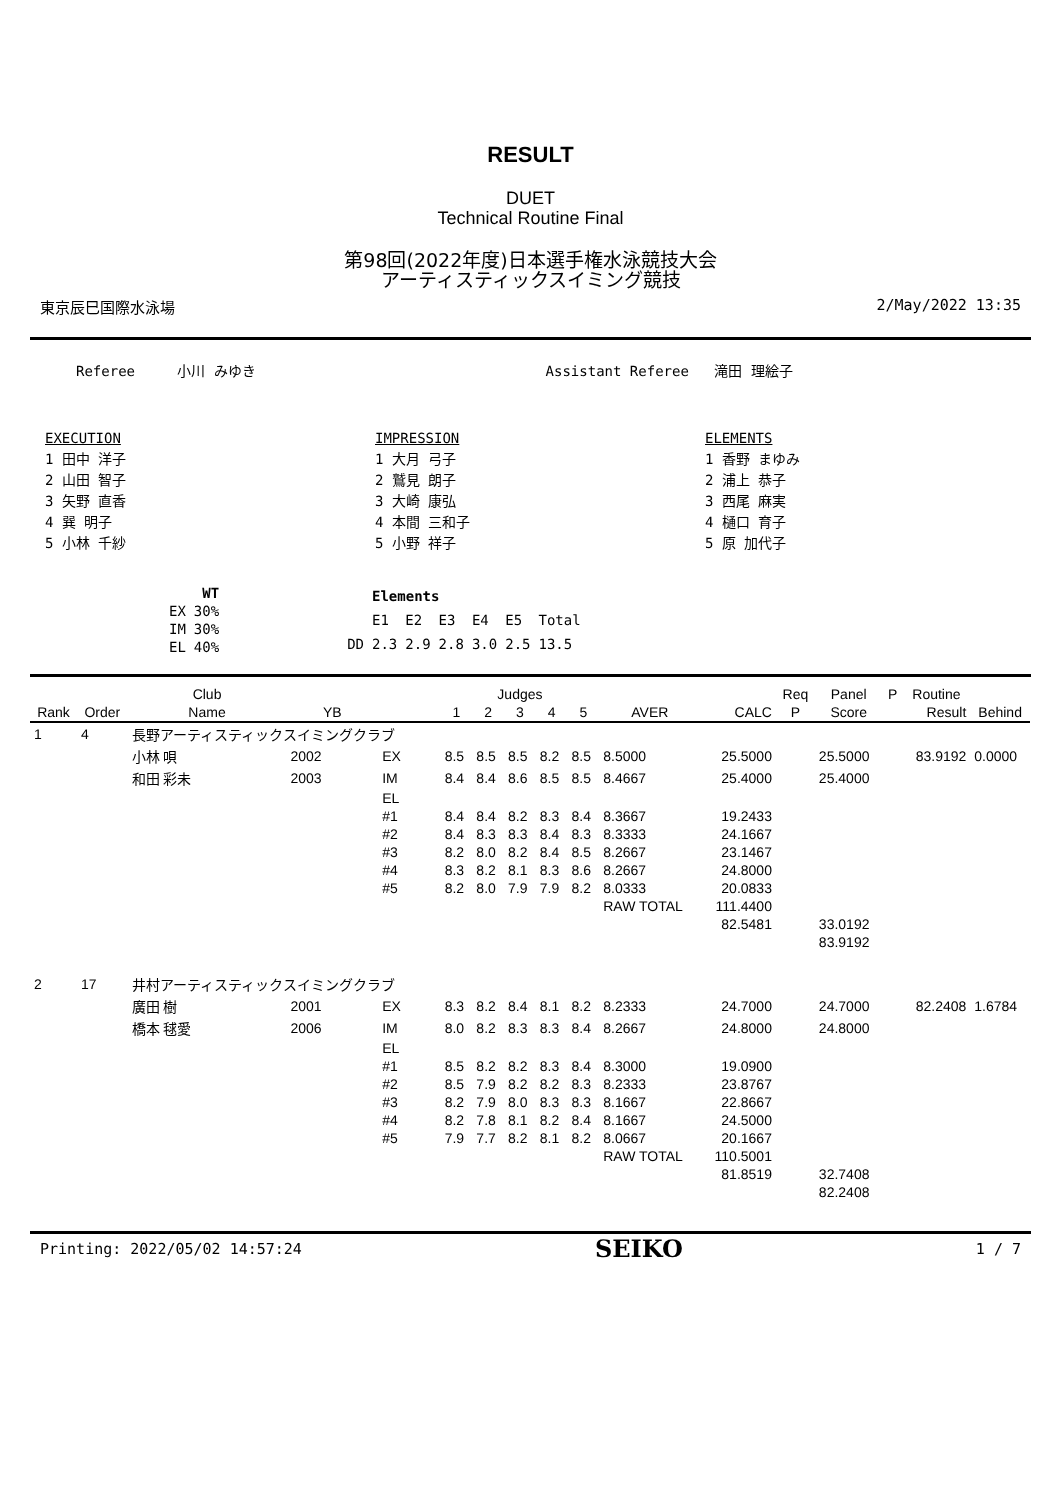RESULT
DUET
Technical Routine Final
第98回(2022年度)日本選手権水泳競技大会
アーティスティックスイミング競技
東京辰巳国際水泳場 2/May/2022 13:35
Referee 小川 みゆき Assistant Referee 滝田 理絵子
EXECUTION
1 田中 洋子
2 山田 智子
3 矢野 直香
4 巽 明子
5 小林 千紗
IMPRESSION
1 大月 弓子
2 鷲見 朗子
3 大崎 康弘
4 本間 三和子
5 小野 祥子
ELEMENTS
1 香野 まゆみ
2 浦上 恭子
3 西尾 麻実
4 樋口 育子
5 原 加代子
| | WT |
| EX | 30% |
| IM | 30% |
| EL | 40% |
| | Elements | | | | | |
| | E1 | E2 | E3 | E4 | E5 | Total |
| DD | 2.3 | 2.9 | 2.8 | 3.0 | 2.5 | 13.5 |
| | | Club | | | Judges | | | | | | | Req | Panel | P | Routine | |
| --- | --- | --- | --- | --- | --- | --- | --- | --- | --- | --- | --- | --- | --- | --- | --- | --- |
| Rank | Order | Name | YB | | 1 | 2 | 3 | 4 | 5 | AVER | CALC | P | Score | | Result | Behind |
| 1 | 4 | 長野アーティスティックスイミングクラブ | | | | | | | | | | | | | | |
| | | 小林 唄 | 2002 | EX | 8.5 | 8.5 | 8.5 | 8.2 | 8.5 | 8.5000 | 25.5000 | | 25.5000 | | 83.9192 | 0.0000 |
| | | 和田 彩未 | 2003 | IM | 8.4 | 8.4 | 8.6 | 8.5 | 8.5 | 8.4667 | 25.4000 | | 25.4000 | | | |
| | | | | EL | | | | | | | | | | | | |
| | | | | #1 | 8.4 | 8.4 | 8.2 | 8.3 | 8.4 | 8.3667 | 19.2433 | | | | | |
| | | | | #2 | 8.4 | 8.3 | 8.3 | 8.4 | 8.3 | 8.3333 | 24.1667 | | | | | |
| | | | | #3 | 8.2 | 8.0 | 8.2 | 8.4 | 8.5 | 8.2667 | 23.1467 | | | | | |
| | | | | #4 | 8.3 | 8.2 | 8.1 | 8.3 | 8.6 | 8.2667 | 24.8000 | | | | | |
| | | | | #5 | 8.2 | 8.0 | 7.9 | 7.9 | 8.2 | 8.0333 | 20.0833 | | | | | |
| | | | | | | | | | | RAW TOTAL | 111.4400 | | | | | |
| | | | | | | | | | | | 82.5481 | | 33.0192 | | | |
| | | | | | | | | | | | | | 83.9192 | | | |
| 2 | 17 | 井村アーティスティックスイミングクラブ | | | | | | | | | | | | | | |
| | | 廣田 樹 | 2001 | EX | 8.3 | 8.2 | 8.4 | 8.1 | 8.2 | 8.2333 | 24.7000 | | 24.7000 | | 82.2408 | 1.6784 |
| | | 橋本 毬愛 | 2006 | IM | 8.0 | 8.2 | 8.3 | 8.3 | 8.4 | 8.2667 | 24.8000 | | 24.8000 | | | |
| | | | | EL | | | | | | | | | | | | |
| | | | | #1 | 8.5 | 8.2 | 8.2 | 8.3 | 8.4 | 8.3000 | 19.0900 | | | | | |
| | | | | #2 | 8.5 | 7.9 | 8.2 | 8.2 | 8.3 | 8.2333 | 23.8767 | | | | | |
| | | | | #3 | 8.2 | 7.9 | 8.0 | 8.3 | 8.3 | 8.1667 | 22.8667 | | | | | |
| | | | | #4 | 8.2 | 7.8 | 8.1 | 8.2 | 8.4 | 8.1667 | 24.5000 | | | | | |
| | | | | #5 | 7.9 | 7.7 | 8.2 | 8.1 | 8.2 | 8.0667 | 20.1667 | | | | | |
| | | | | | | | | | | RAW TOTAL | 110.5001 | | | | | |
| | | | | | | | | | | | 81.8519 | | 32.7408 | | | |
| | | | | | | | | | | | | | 82.2408 | | | |
Printing: 2022/05/02 14:57:24 SEIKO 1 / 7